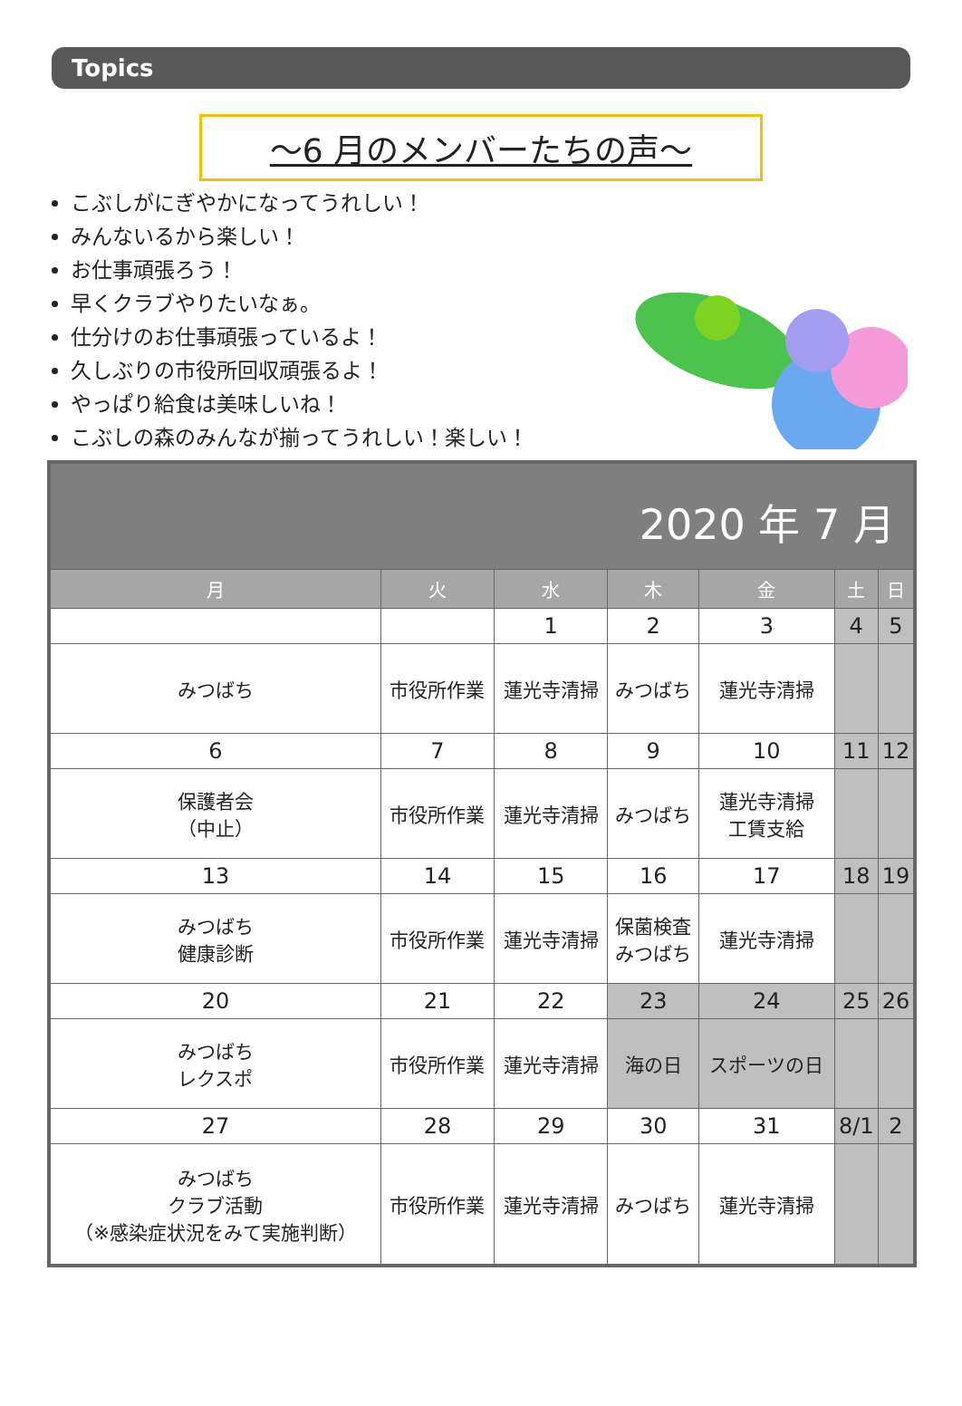Topics
～6 月のメンバーたちの声～
こぶしがにぎやかになってうれしい！
みんないるから楽しい！
お仕事頑張ろう！
早くクラブやりたいなぁ。
仕分けのお仕事頑張っているよ！
久しぶりの市役所回収頑張るよ！
やっぱり給食は美味しいね！
こぶしの森のみんなが揃ってうれしい！楽しい！
| 2020 年 7 月 | | | | | | |
| --- | --- | --- | --- | --- | --- | --- |
| 月 | 火 | 水 | 木 | 金 | 土 | 日 |
| | | 1 | 2 | 3 | 4 | 5 |
| みつばち | 市役所作業 | 蓮光寺清掃 | みつばち | 蓮光寺清掃 | | |
| 6 | 7 | 8 | 9 | 10 | 11 | 12 |
| 保護者会 （中止） | 市役所作業 | 蓮光寺清掃 | みつばち | 蓮光寺清掃 工賃支給 | | |
| 13 | 14 | 15 | 16 | 17 | 18 | 19 |
| みつばち 健康診断 | 市役所作業 | 蓮光寺清掃 | 保菌検査 みつばち | 蓮光寺清掃 | | |
| 20 | 21 | 22 | 23 | 24 | 25 | 26 |
| みつばち レクスポ | 市役所作業 | 蓮光寺清掃 | 海の日 | スポーツの日 | | |
| 27 | 28 | 29 | 30 | 31 | 8/1 | 2 |
| みつばち クラブ活動 （※感染症状況をみて実施判断） | 市役所作業 | 蓮光寺清掃 | みつばち | 蓮光寺清掃 | | |